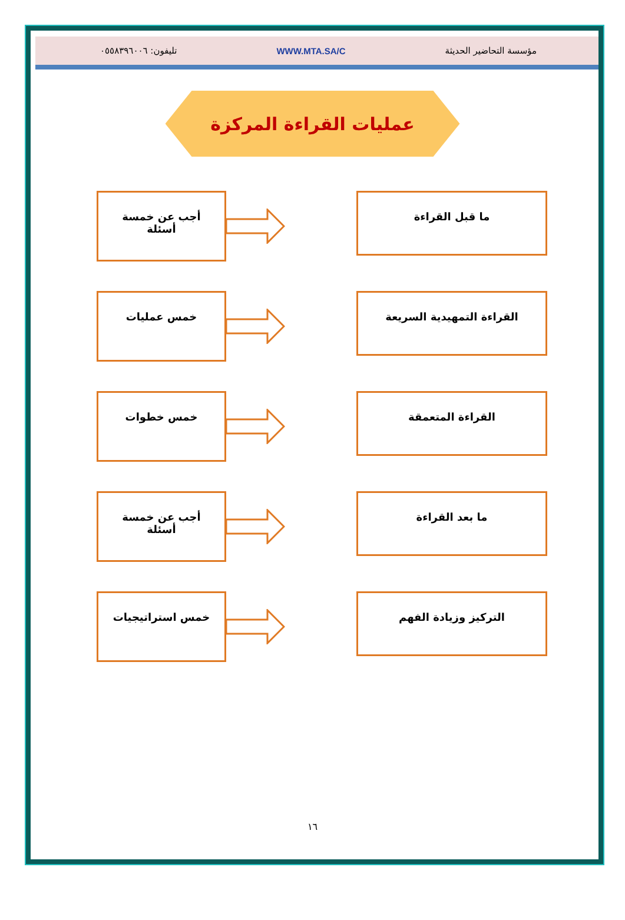مؤسسة التحاضير الحديثة WWW.MTA.SA/C تليفون: ٠٥٥٨٣٩٦٠٠٦
عمليات القراءة المركزة
ما قبل القراءة
أجب عن خمسة أسئلة
القراءة التمهيدية السريعة
خمس عمليات
القراءة المتعمقة
خمس خطوات
ما بعد القراءة
أجب عن خمسة أسئلة
التركيز وزيادة الفهم
خمس استراتيجيات
١٦